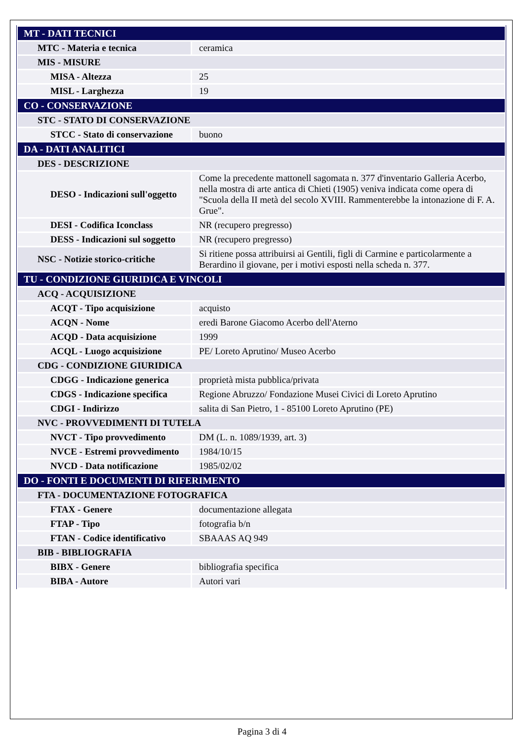| MT - DATI TECNICI | |
| MTC - Materia e tecnica | ceramica |
| MIS - MISURE | |
| MISA - Altezza | 25 |
| MISL - Larghezza | 19 |
| CO - CONSERVAZIONE | |
| STC - STATO DI CONSERVAZIONE | |
| STCC - Stato di conservazione | buono |
| DA - DATI ANALITICI | |
| DES - DESCRIZIONE | |
| DESO - Indicazioni sull'oggetto | Come la precedente mattonell sagomata n. 377 d'inventario Galleria Acerbo, nella mostra di arte antica di Chieti (1905) veniva indicata come opera di "Scuola della II metà del secolo XVIII. Rammenterebbe la intonazione di F. A. Grue". |
| DESI - Codifica Iconclass | NR (recupero pregresso) |
| DESS - Indicazioni sul soggetto | NR (recupero pregresso) |
| NSC - Notizie storico-critiche | Si ritiene possa attribuirsi ai Gentili, figli di Carmine e particolarmente a Berardino il giovane, per i motivi esposti nella scheda n. 377. |
| TU - CONDIZIONE GIURIDICA E VINCOLI | |
| ACQ - ACQUISIZIONE | |
| ACQT - Tipo acquisizione | acquisto |
| ACQN - Nome | eredi Barone Giacomo Acerbo dell'Aterno |
| ACQD - Data acquisizione | 1999 |
| ACQL - Luogo acquisizione | PE/ Loreto Aprutino/ Museo Acerbo |
| CDG - CONDIZIONE GIURIDICA | |
| CDGG - Indicazione generica | proprietà mista pubblica/privata |
| CDGS - Indicazione specifica | Regione Abruzzo/ Fondazione Musei Civici di Loreto Aprutino |
| CDGI - Indirizzo | salita di San Pietro, 1 - 85100 Loreto Aprutino (PE) |
| NVC - PROVVEDIMENTI DI TUTELA | |
| NVCT - Tipo provvedimento | DM (L. n. 1089/1939, art. 3) |
| NVCE - Estremi provvedimento | 1984/10/15 |
| NVCD - Data notificazione | 1985/02/02 |
| DO - FONTI E DOCUMENTI DI RIFERIMENTO | |
| FTA - DOCUMENTAZIONE FOTOGRAFICA | |
| FTAX - Genere | documentazione allegata |
| FTAP - Tipo | fotografia b/n |
| FTAN - Codice identificativo | SBAAAS AQ 949 |
| BIB - BIBLIOGRAFIA | |
| BIBX - Genere | bibliografia specifica |
| BIBA - Autore | Autori vari |
Pagina 3 di 4